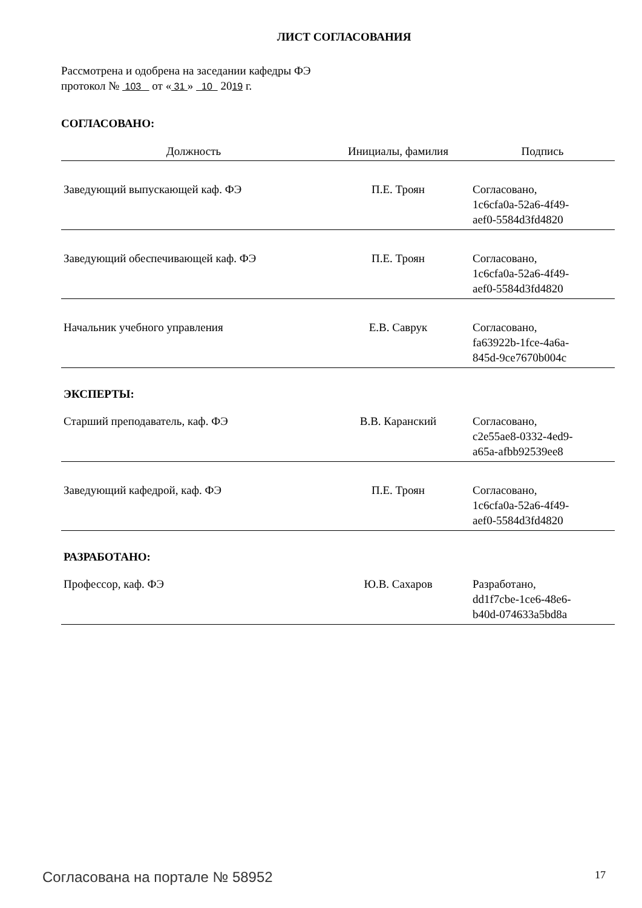ЛИСТ СОГЛАСОВАНИЯ
Рассмотрена и одобрена на заседании кафедры ФЭ
протокол № 103 от « 31 » 10 2019 г.
СОГЛАСОВАНО:
| Должность | Инициалы, фамилия | Подпись |
| --- | --- | --- |
| Заведующий выпускающей каф. ФЭ | П.Е. Троян | Согласовано, 1c6cfa0a-52a6-4f49- aef0-5584d3fd4820 |
| Заведующий обеспечивающей каф. ФЭ | П.Е. Троян | Согласовано, 1c6cfa0a-52a6-4f49- aef0-5584d3fd4820 |
| Начальник учебного управления | Е.В. Саврук | Согласовано, fa63922b-1fce-4a6a- 845d-9ce7670b004c |
| ЭКСПЕРТЫ: | | |
| Старший преподаватель, каф. ФЭ | В.В. Каранский | Согласовано, c2e55ae8-0332-4ed9- a65a-afbb92539ee8 |
| Заведующий кафедрой, каф. ФЭ | П.Е. Троян | Согласовано, 1c6cfa0a-52a6-4f49- aef0-5584d3fd4820 |
| РАЗРАБОТАНО: | | |
| Профессор, каф. ФЭ | Ю.В. Сахаров | Разработано, dd1f7cbe-1ce6-48e6- b40d-074633a5bd8a |
Согласована на портале № 58952 17